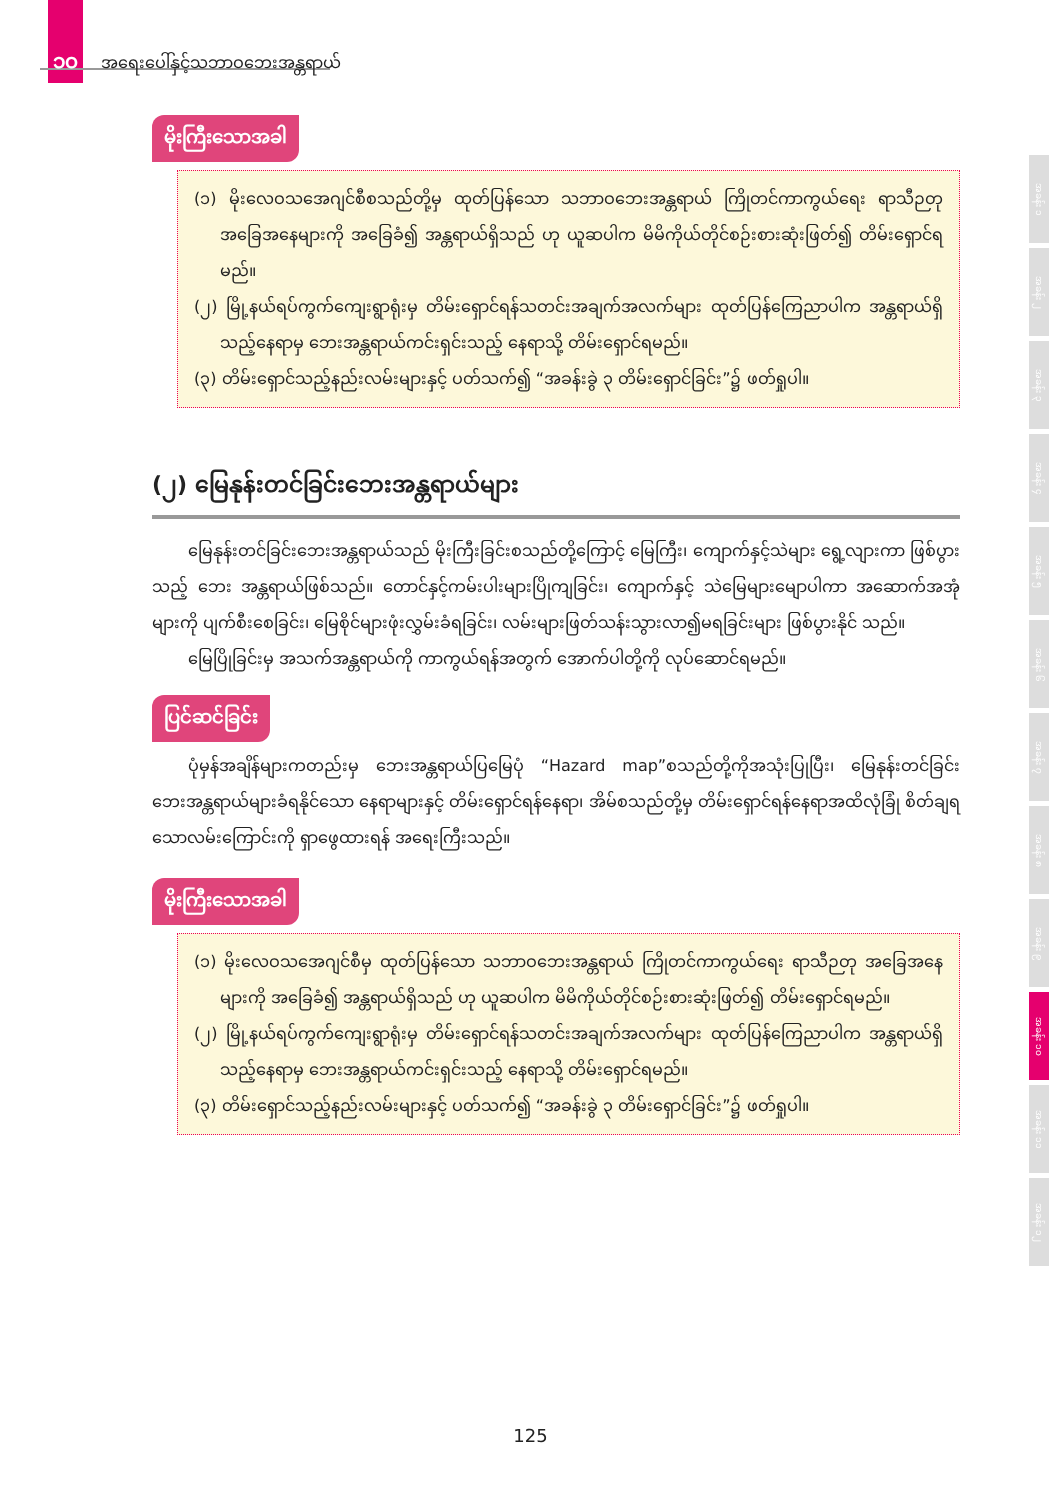၁၀ အရေးပေါ်နှင့်သဘာဝဘေးအန္တရာယ်
မိုးကြီးသောအခါ
(၁) မိုးလေဝသအေဂျင်စီစသည်တို့မှ ထုတ်ပြန်သော သဘာဝဘေးအန္တရာယ် ကြိုတင်ကာကွယ်ရေး ရာသီဉတုအခြေအနေများကို အခြေခံ၍ အန္တရာယ်ရှိသည် ဟု ယူဆပါက မိမိကိုယ်တိုင်စဉ်းစားဆုံးဖြတ်၍ တိမ်းရှောင်ရမည်။
(၂) မြို့နယ်ရပ်ကွက်ကျေးရွာရုံးမှ တိမ်းရှောင်ရန်သတင်းအချက်အလက်များ ထုတ်ပြန်ကြေညာပါက အန္တရာယ်ရှိသည့်နေရာမှ ဘေးအန္တရာယ်ကင်းရှင်းသည့် နေရာသို့ တိမ်းရှောင်ရမည်။
(၃) တိမ်းရှောင်သည့်နည်းလမ်းများနှင့် ပတ်သက်၍ “အခန်းခွဲ ၃ တိမ်းရှောင်ခြင်း”၌ ဖတ်ရှုပါ။
(၂) မြေနုန်းတင်ခြင်းဘေးအန္တရာယ်များ
မြေနုန်းတင်ခြင်းဘေးအန္တရာယ်သည် မိုးကြီးခြင်းစသည်တို့ကြောင့် မြေကြီး၊ ကျောက်နှင့်သဲများ ရွေ့လျားကာ ဖြစ်ပွားသည့် ဘေး အန္တရာယ်ဖြစ်သည်။ တောင်နှင့်ကမ်းပါးများပြိုကျခြင်း၊ ကျောက်နှင့် သဲမြေများမျောပါကာ အဆောက်အအုံ များကို ပျက်စီးစေခြင်း၊ မြေစိုင်များဖုံးလွှမ်းခံရခြင်း၊ လမ်းများဖြတ်သန်းသွားလာ၍မရခြင်းများ ဖြစ်ပွားနိုင် သည်။
မြေပြိုခြင်းမှ အသက်အန္တရာယ်ကို ကာကွယ်ရန်အတွက် အောက်ပါတို့ကို လုပ်ဆောင်ရမည်။
ပြင်ဆင်ခြင်း
ပုံမှန်အချိန်များကတည်းမှ ဘေးအန္တရာယ်ပြမြေပုံ “Hazard map”စသည်တို့ကိုအသုံးပြုပြီး၊ မြေနုန်းတင်ခြင်း ဘေးအန္တရာယ်များခံရနိုင်သော နေရာများနှင့် တိမ်းရှောင်ရန်နေရာ၊ အိမ်စသည်တို့မှ တိမ်းရှောင်ရန်နေရာအထိလုံခြုံ စိတ်ချရသောလမ်းကြောင်းကို ရှာဖွေထားရန် အရေးကြီးသည်။
မိုးကြီးသောအခါ
(၁) မိုးလေဝသအေဂျင်စီမှ ထုတ်ပြန်သော သဘာဝဘေးအန္တရာယ် ကြိုတင်ကာကွယ်ရေး ရာသီဉတု အခြေအနေများကို အခြေခံ၍ အန္တရာယ်ရှိသည် ဟု ယူဆပါက မိမိကိုယ်တိုင်စဉ်းစားဆုံးဖြတ်၍ တိမ်းရှောင်ရမည်။
(၂) မြို့နယ်ရပ်ကွက်ကျေးရွာရုံးမှ တိမ်းရှောင်ရန်သတင်းအချက်အလက်များ ထုတ်ပြန်ကြေညာပါက အန္တရာယ်ရှိသည့်နေရာမှ ဘေးအန္တရာယ်ကင်းရှင်းသည့် နေရာသို့ တိမ်းရှောင်ရမည်။
(၃) တိမ်းရှောင်သည့်နည်းလမ်းများနှင့် ပတ်သက်၍ “အခန်းခွဲ ၃ တိမ်းရှောင်ခြင်း”၌ ဖတ်ရှုပါ။
အခန်း ၁
အခန်း ၂
အခန်း ၃
အခန်း ၄
အခန်း ၅
အခန်း ၆
အခန်း ၇
အခန်း ၈
အခန်း ၉
အခန်း ၁၀
အခန်း ၁၁
အခန်း ၁၂
125